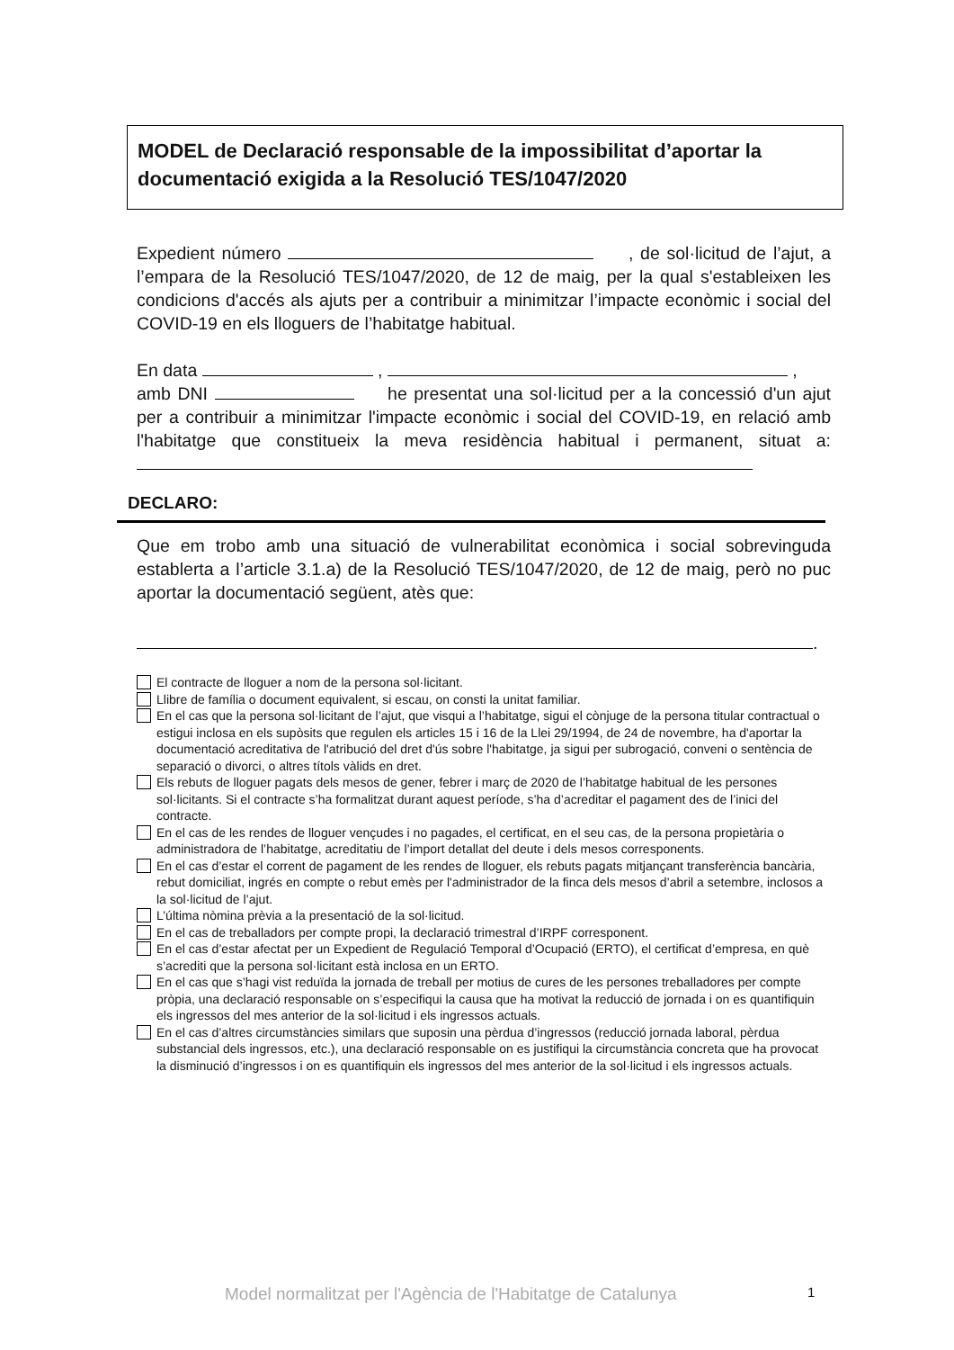MODEL de Declaració responsable de la impossibilitat d’aportar la documentació exigida a la Resolució TES/1047/2020
Expedient número , de sol·licitud de l’ajut, a l’empara de la Resolució TES/1047/2020, de 12 de maig, per la qual s'estableixen les condicions d'accés als ajuts per a contribuir a minimitzar l’impacte econòmic i social del COVID-19 en els lloguers de l’habitatge habitual.
En data , ,
amb DNI he presentat una sol·licitud per a la concessió d'un ajut per a contribuir a minimitzar l'impacte econòmic i social del COVID-19, en relació amb l'habitatge que constitueix la meva residència habitual i permanent, situat a:
DECLARO:
Que em trobo amb una situació de vulnerabilitat econòmica i social sobrevinguda establerta a l’article 3.1.a) de la Resolució TES/1047/2020, de 12 de maig, però no puc aportar la documentació següent, atès que:
.
El contracte de lloguer a nom de la persona sol·licitant.
Llibre de família o document equivalent, si escau, on consti la unitat familiar.
En el cas que la persona sol·licitant de l’ajut, que visqui a l’habitatge, sigui el cònjuge de la persona titular contractual o estigui inclosa en els supòsits que regulen els articles 15 i 16 de la Llei 29/1994, de 24 de novembre, ha d'aportar la documentació acreditativa de l'atribució del dret d'ús sobre l'habitatge, ja sigui per subrogació, conveni o sentència de separació o divorci, o altres títols vàlids en dret.
Els rebuts de lloguer pagats dels mesos de gener, febrer i març de 2020 de l’habitatge habitual de les persones sol·licitants. Si el contracte s’ha formalitzat durant aquest període, s’ha d’acreditar el pagament des de l’inici del contracte.
En el cas de les rendes de lloguer vençudes i no pagades, el certificat, en el seu cas, de la persona propietària o administradora de l’habitatge, acreditatiu de l’import detallat del deute i dels mesos corresponents.
En el cas d’estar el corrent de pagament de les rendes de lloguer, els rebuts pagats mitjançant transferència bancària, rebut domiciliat, ingrés en compte o rebut emès per l'administrador de la finca dels mesos d’abril a setembre, inclosos a la sol·licitud de l’ajut.
L’última nòmina prèvia a la presentació de la sol·licitud.
En el cas de treballadors per compte propi, la declaració trimestral d’IRPF corresponent.
En el cas d’estar afectat per un Expedient de Regulació Temporal d’Ocupació (ERTO), el certificat d’empresa, en què s’acrediti que la persona sol·licitant està inclosa en un ERTO.
En el cas que s’hagi vist reduïda la jornada de treball per motius de cures de les persones treballadores per compte pròpia, una declaració responsable on s’especifiqui la causa que ha motivat la reducció de jornada i on es quantifiquin els ingressos del mes anterior de la sol·licitud i els ingressos actuals.
En el cas d’altres circumstàncies similars que suposin una pèrdua d’ingressos (reducció jornada laboral, pèrdua substancial dels ingressos, etc.), una declaració responsable on es justifiqui la circumstància concreta que ha provocat la disminució d’ingressos i on es quantifiquin els ingressos del mes anterior de la sol·licitud i els ingressos actuals.
Model normalitzat per l'Agència de l'Habitatge de Catalunya
1